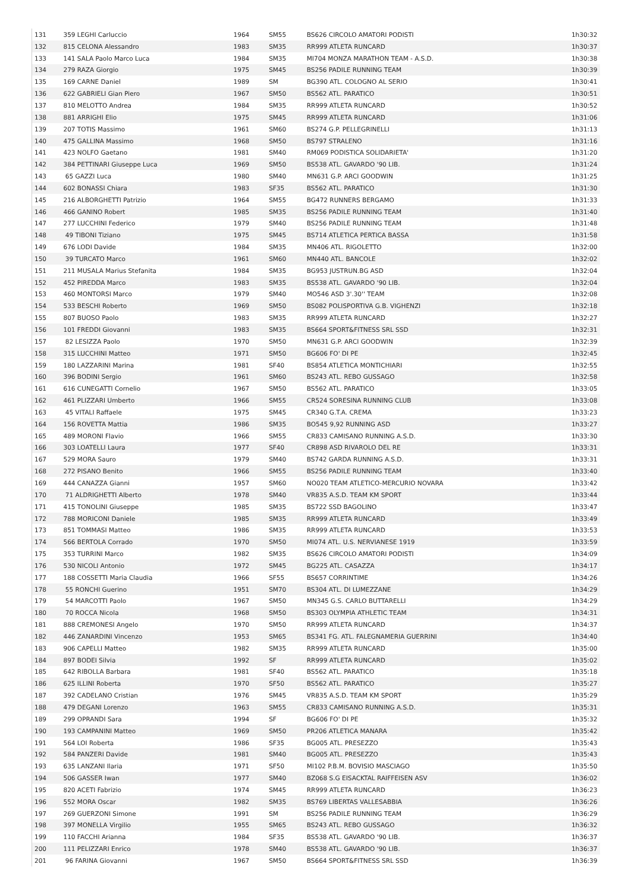| 131 | 359 LEGHI Carluccio | 1964 | SM55 | BS626 CIRCOLO AMATORI PODISTI | 1h30:32 |
| 132 | 815 CELONA Alessandro | 1983 | SM35 | RR999 ATLETA RUNCARD | 1h30:37 |
| 133 | 141 SALA Paolo Marco Luca | 1984 | SM35 | MI704 MONZA MARATHON TEAM - A.S.D. | 1h30:38 |
| 134 | 279 RAZA Giorgio | 1975 | SM45 | BS256 PADILE RUNNING TEAM | 1h30:39 |
| 135 | 169 CARNE Daniel | 1989 | SM | BG390 ATL. COLOGNO AL SERIO | 1h30:41 |
| 136 | 622 GABRIELI Gian Piero | 1967 | SM50 | BS562 ATL. PARATICO | 1h30:51 |
| 137 | 810 MELOTTO Andrea | 1984 | SM35 | RR999 ATLETA RUNCARD | 1h30:52 |
| 138 | 881 ARRIGHI Elio | 1975 | SM45 | RR999 ATLETA RUNCARD | 1h31:06 |
| 139 | 207 TOTIS Massimo | 1961 | SM60 | BS274 G.P. PELLEGRINELLI | 1h31:13 |
| 140 | 475 GALLINA Massimo | 1968 | SM50 | BS797 STRALENO | 1h31:16 |
| 141 | 423 NOLFO Gaetano | 1981 | SM40 | RM069 PODISTICA SOLIDARIETA' | 1h31:20 |
| 142 | 384 PETTINARI Giuseppe Luca | 1969 | SM50 | BS538 ATL. GAVARDO '90 LIB. | 1h31:24 |
| 143 | 65 GAZZI Luca | 1980 | SM40 | MN631 G.P. ARCI GOODWIN | 1h31:25 |
| 144 | 602 BONASSI Chiara | 1983 | SF35 | BS562 ATL. PARATICO | 1h31:30 |
| 145 | 216 ALBORGHETTI Patrizio | 1964 | SM55 | BG472 RUNNERS BERGAMO | 1h31:33 |
| 146 | 466 GANINO Robert | 1985 | SM35 | BS256 PADILE RUNNING TEAM | 1h31:40 |
| 147 | 277 LUCCHINI Federico | 1979 | SM40 | BS256 PADILE RUNNING TEAM | 1h31:48 |
| 148 | 49 TIBONI Tiziano | 1975 | SM45 | BS714 ATLETICA PERTICA BASSA | 1h31:58 |
| 149 | 676 LODI Davide | 1984 | SM35 | MN406 ATL. RIGOLETTO | 1h32:00 |
| 150 | 39 TURCATO Marco | 1961 | SM60 | MN440 ATL. BANCOLE | 1h32:02 |
| 151 | 211 MUSALA Marius Stefanita | 1984 | SM35 | BG953 JUSTRUN.BG ASD | 1h32:04 |
| 152 | 452 PIREDDA Marco | 1983 | SM35 | BS538 ATL. GAVARDO '90 LIB. | 1h32:04 |
| 153 | 460 MONTORSI Marco | 1979 | SM40 | MO546 ASD 3'.30'' TEAM | 1h32:08 |
| 154 | 533 BESCHI Roberto | 1969 | SM50 | BS082 POLISPORTIVA G.B. VIGHENZI | 1h32:18 |
| 155 | 807 BUOSO Paolo | 1983 | SM35 | RR999 ATLETA RUNCARD | 1h32:27 |
| 156 | 101 FREDDI Giovanni | 1983 | SM35 | BS664 SPORT&FITNESS SRL SSD | 1h32:31 |
| 157 | 82 LESIZZA Paolo | 1970 | SM50 | MN631 G.P. ARCI GOODWIN | 1h32:39 |
| 158 | 315 LUCCHINI Matteo | 1971 | SM50 | BG606 FO' DI PE | 1h32:45 |
| 159 | 180 LAZZARINI Marina | 1981 | SF40 | BS854 ATLETICA MONTICHIARI | 1h32:55 |
| 160 | 396 BODINI Sergio | 1961 | SM60 | BS243 ATL. REBO GUSSAGO | 1h32:58 |
| 161 | 616 CUNEGATTI Cornelio | 1967 | SM50 | BS562 ATL. PARATICO | 1h33:05 |
| 162 | 461 PLIZZARI Umberto | 1966 | SM55 | CR524 SORESINA RUNNING CLUB | 1h33:08 |
| 163 | 45 VITALI Raffaele | 1975 | SM45 | CR340 G.T.A. CREMA | 1h33:23 |
| 164 | 156 ROVETTA Mattia | 1986 | SM35 | BO545 9,92 RUNNING ASD | 1h33:27 |
| 165 | 489 MORONI Flavio | 1966 | SM55 | CR833 CAMISANO RUNNING A.S.D. | 1h33:30 |
| 166 | 303 LOATELLI Laura | 1977 | SF40 | CR898 ASD RIVAROLO DEL RE | 1h33:31 |
| 167 | 529 MORA Sauro | 1979 | SM40 | BS742 GARDA RUNNING A.S.D. | 1h33:31 |
| 168 | 272 PISANO Benito | 1966 | SM55 | BS256 PADILE RUNNING TEAM | 1h33:40 |
| 169 | 444 CANAZZA Gianni | 1957 | SM60 | NO020 TEAM ATLETICO-MERCURIO NOVARA | 1h33:42 |
| 170 | 71 ALDRIGHETTI Alberto | 1978 | SM40 | VR835 A.S.D. TEAM KM SPORT | 1h33:44 |
| 171 | 415 TONOLINI Giuseppe | 1985 | SM35 | BS722 SSD BAGOLINO | 1h33:47 |
| 172 | 788 MORICONI Daniele | 1985 | SM35 | RR999 ATLETA RUNCARD | 1h33:49 |
| 173 | 851 TOMMASI Matteo | 1986 | SM35 | RR999 ATLETA RUNCARD | 1h33:53 |
| 174 | 566 BERTOLA Corrado | 1970 | SM50 | MI074 ATL. U.S. NERVIANESE 1919 | 1h33:59 |
| 175 | 353 TURRINI Marco | 1982 | SM35 | BS626 CIRCOLO AMATORI PODISTI | 1h34:09 |
| 176 | 530 NICOLI Antonio | 1972 | SM45 | BG225 ATL. CASAZZA | 1h34:17 |
| 177 | 188 COSSETTI Maria Claudia | 1966 | SF55 | BS657 CORRINTIME | 1h34:26 |
| 178 | 55 RONCHI Guerino | 1951 | SM70 | BS304 ATL. DI LUMEZZANE | 1h34:29 |
| 179 | 54 MARCOTTI Paolo | 1967 | SM50 | MN345 G.S. CARLO BUTTARELLI | 1h34:29 |
| 180 | 70 ROCCA Nicola | 1968 | SM50 | BS303 OLYMPIA ATHLETIC TEAM | 1h34:31 |
| 181 | 888 CREMONESI Angelo | 1970 | SM50 | RR999 ATLETA RUNCARD | 1h34:37 |
| 182 | 446 ZANARDINI Vincenzo | 1953 | SM65 | BS341 FG. ATL. FALEGNAMERIA GUERRINI | 1h34:40 |
| 183 | 906 CAPELLI Matteo | 1982 | SM35 | RR999 ATLETA RUNCARD | 1h35:00 |
| 184 | 897 BODEI Silvia | 1992 | SF | RR999 ATLETA RUNCARD | 1h35:02 |
| 185 | 642 RIBOLLA Barbara | 1981 | SF40 | BS562 ATL. PARATICO | 1h35:18 |
| 186 | 625 ILLINI Roberta | 1970 | SF50 | BS562 ATL. PARATICO | 1h35:27 |
| 187 | 392 CADELANO Cristian | 1976 | SM45 | VR835 A.S.D. TEAM KM SPORT | 1h35:29 |
| 188 | 479 DEGANI Lorenzo | 1963 | SM55 | CR833 CAMISANO RUNNING A.S.D. | 1h35:31 |
| 189 | 299 OPRANDI Sara | 1994 | SF | BG606 FO' DI PE | 1h35:32 |
| 190 | 193 CAMPANINI Matteo | 1969 | SM50 | PR206 ATLETICA MANARA | 1h35:42 |
| 191 | 564 LOI Roberta | 1986 | SF35 | BG005 ATL. PRESEZZO | 1h35:43 |
| 192 | 584 PANZERI Davide | 1981 | SM40 | BG005 ATL. PRESEZZO | 1h35:43 |
| 193 | 635 LANZANI Ilaria | 1971 | SF50 | MI102 P.B.M. BOVISIO MASCIAGO | 1h35:50 |
| 194 | 506 GASSER Iwan | 1977 | SM40 | BZ068 S.G EISACKTAL RAIFFEISEN ASV | 1h36:02 |
| 195 | 820 ACETI Fabrizio | 1974 | SM45 | RR999 ATLETA RUNCARD | 1h36:23 |
| 196 | 552 MORA Oscar | 1982 | SM35 | BS769 LIBERTAS VALLESABBIA | 1h36:26 |
| 197 | 269 GUERZONI Simone | 1991 | SM | BS256 PADILE RUNNING TEAM | 1h36:29 |
| 198 | 397 MONELLA Virgilio | 1955 | SM65 | BS243 ATL. REBO GUSSAGO | 1h36:32 |
| 199 | 110 FACCHI Arianna | 1984 | SF35 | BS538 ATL. GAVARDO '90 LIB. | 1h36:37 |
| 200 | 111 PELIZZARI Enrico | 1978 | SM40 | BS538 ATL. GAVARDO '90 LIB. | 1h36:37 |
| 201 | 96 FARINA Giovanni | 1967 | SM50 | BS664 SPORT&FITNESS SRL SSD | 1h36:39 |